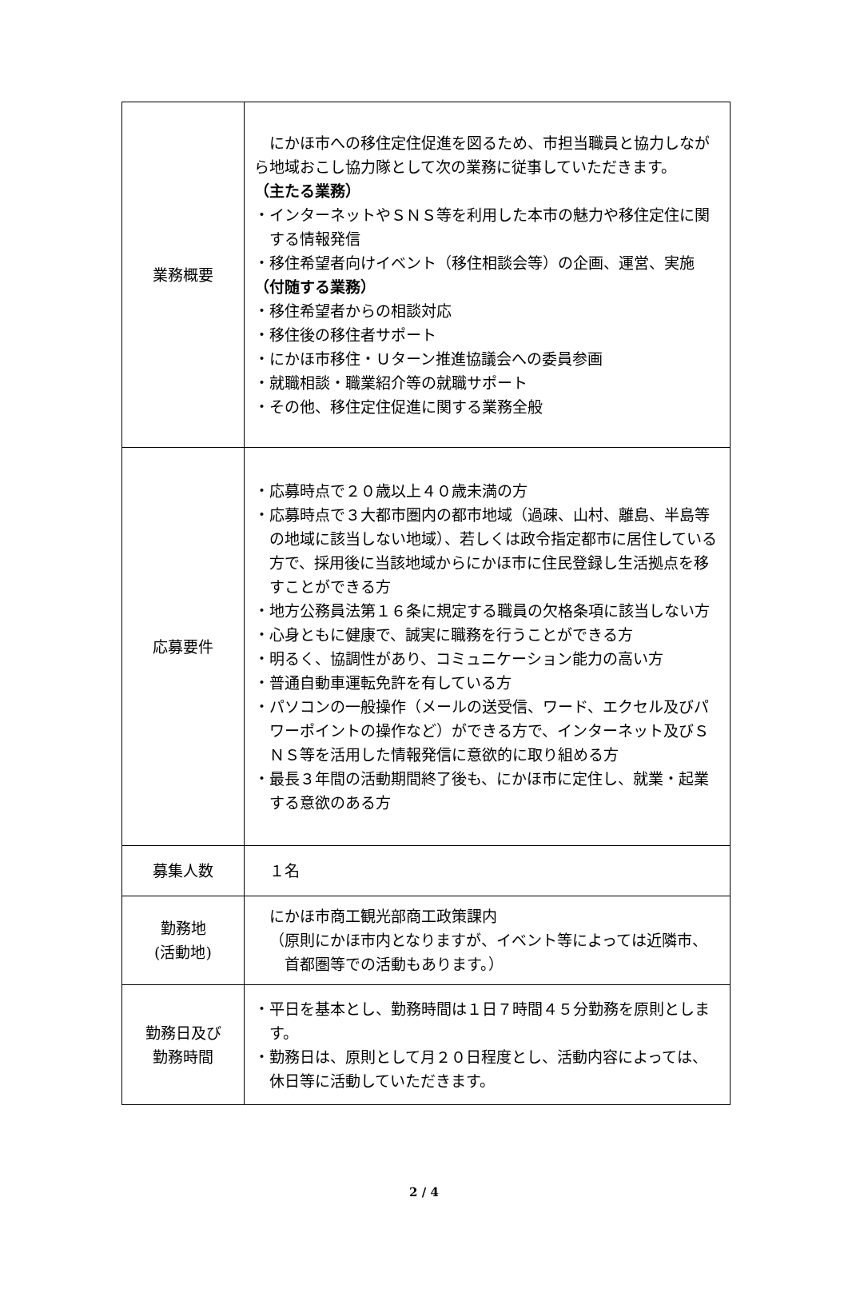| 業務概要 | にかほ市への移住定住促進を図るため、市担当職員と協力しながら地域おこし協力隊として次の業務に従事していただきます。 （主たる業務） ・インターネットやＳＮＳ等を利用した本市の魅力や移住定住に関する情報発信 ・移住希望者向けイベント（移住相談会等）の企画、運営、実施 （付随する業務） ・移住希望者からの相談対応 ・移住後の移住者サポート ・にかほ市移住・Ｕターン推進協議会への委員参画 ・就職相談・職業紹介等の就職サポート ・その他、移住定住促進に関する業務全般 |
| 応募要件 | ・応募時点で２０歳以上４０歳未満の方 ・応募時点で３大都市圏内の都市地域（過疎、山村、離島、半島等の地域に該当しない地域）、若しくは政令指定都市に居住している方で、採用後に当該地域からにかほ市に住民登録し生活拠点を移すことができる方 ・地方公務員法第１６条に規定する職員の欠格条項に該当しない方 ・心身ともに健康で、誠実に職務を行うことができる方 ・明るく、協調性があり、コミュニケーション能力の高い方 ・普通自動車運転免許を有している方 ・パソコンの一般操作（メールの送受信、ワード、エクセル及びパワーポイントの操作など）ができる方で、インターネット及びＳＮＳ等を活用した情報発信に意欲的に取り組める方 ・最長３年間の活動期間終了後も、にかほ市に定住し、就業・起業する意欲のある方 |
| 募集人数 | １名 |
| 勤務地 (活動地) | にかほ市商工観光部商工政策課内 （原則にかほ市内となりますが、イベント等によっては近隣市、首都圏等での活動もあります。） |
| 勤務日及び 勤務時間 | ・平日を基本とし、勤務時間は１日７時間４５分勤務を原則とします。 ・勤務日は、原則として月２０日程度とし、活動内容によっては、休日等に活動していただきます。 |
2 / 4